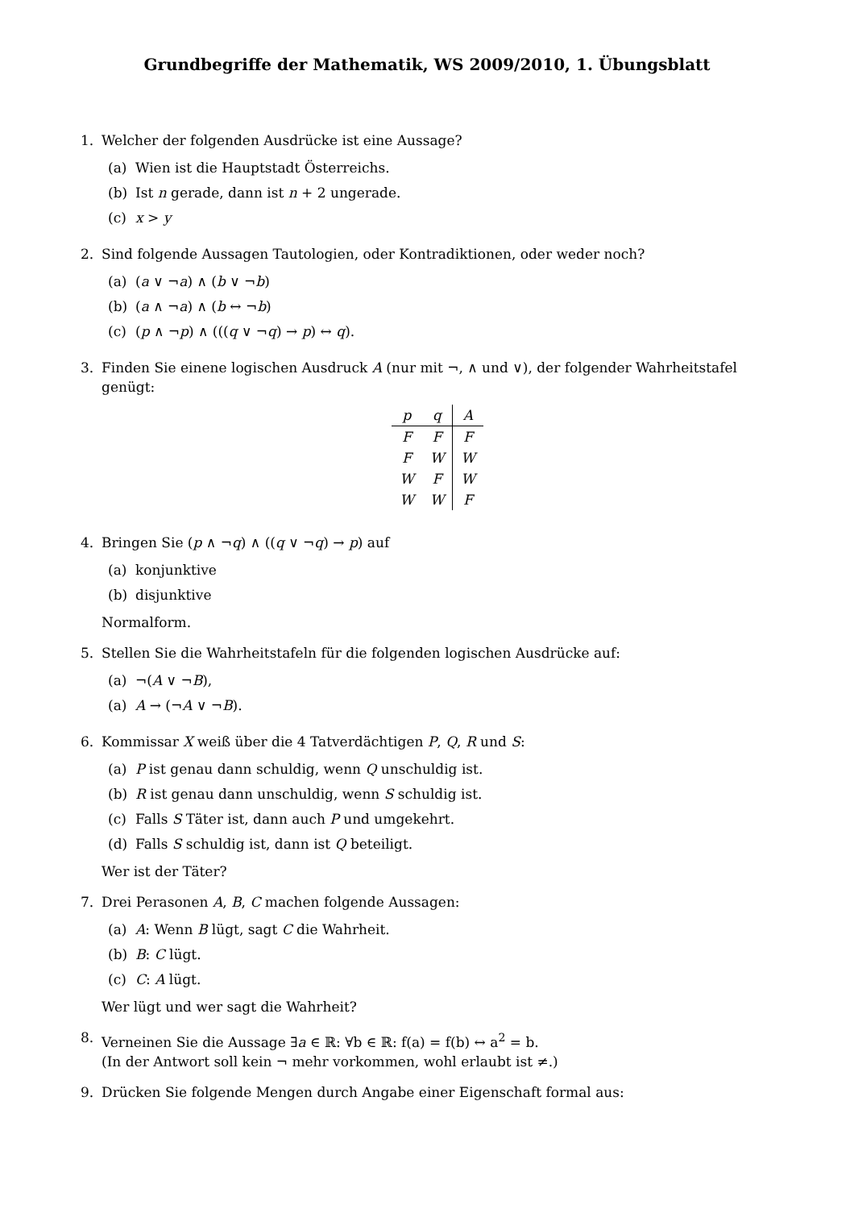Grundbegriffe der Mathematik, WS 2009/2010, 1. Übungsblatt
1. Welcher der folgenden Ausdrücke ist eine Aussage?
(a) Wien ist die Hauptstadt Österreichs.
(b) Ist n gerade, dann ist n + 2 ungerade.
(c) x > y
2. Sind folgende Aussagen Tautologien, oder Kontradiktionen, oder weder noch?
(a) (a ∨ ¬a) ∧ (b ∨ ¬b)
(b) (a ∧ ¬a) ∧ (b ↔ ¬b)
(c) (p ∧ ¬p) ∧ (((q ∨ ¬q) → p) ↔ q).
3. Finden Sie einene logischen Ausdruck A (nur mit ¬, ∧ und ∨), der folgender Wahrheitstafel genügt:
| p | q | A |
| F | F | F |
| F | W | W |
| W | F | W |
| W | W | F |
4. Bringen Sie (p ∧ ¬q) ∧ ((q ∨ ¬q) → p) auf
(a) konjunktive
(b) disjunktive
Normalform.
5. Stellen Sie die Wahrheitstafeln für die folgenden logischen Ausdrücke auf:
(a) ¬(A ∨ ¬B),
(a) A → (¬A ∨ ¬B).
6. Kommissar X weiß über die 4 Tatverdächtigen P, Q, R und S:
(a) P ist genau dann schuldig, wenn Q unschuldig ist.
(b) R ist genau dann unschuldig, wenn S schuldig ist.
(c) Falls S Täter ist, dann auch P und umgekehrt.
(d) Falls S schuldig ist, dann ist Q beteiligt.
Wer ist der Täter?
7. Drei Perasonen A, B, C machen folgende Aussagen:
(a) A: Wenn B lügt, sagt C die Wahrheit.
(b) B: C lügt.
(c) C: A lügt.
Wer lügt und wer sagt die Wahrheit?
8. Verneinen Sie die Aussage ∃a ∈ ℝ: ∀b ∈ ℝ: f(a) = f(b) ↔ a<sup>2</sup> = b.
(In der Antwort soll kein ¬ mehr vorkommen, wohl erlaubt ist ≠.)
9. Drücken Sie folgende Mengen durch Angabe einer Eigenschaft formal aus: